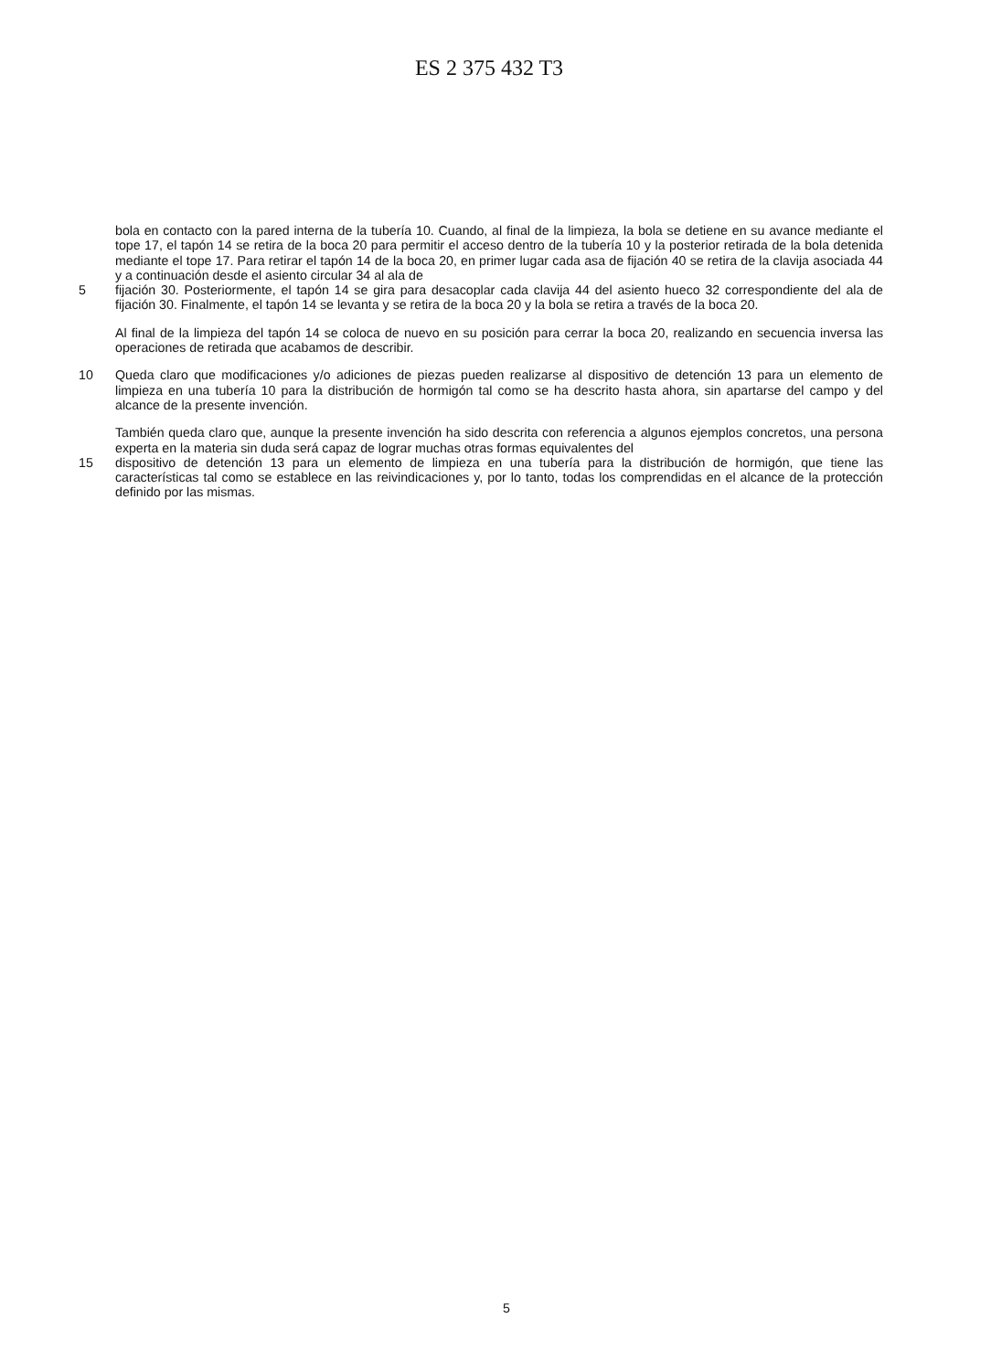ES 2 375 432 T3
bola en contacto con la pared interna de la tubería 10. Cuando, al final de la limpieza, la bola se detiene en su avance mediante el tope 17, el tapón 14 se retira de la boca 20 para permitir el acceso dentro de la tubería 10 y la posterior retirada de la bola detenida mediante el tope 17. Para retirar el tapón 14 de la boca 20, en primer lugar cada asa de fijación 40 se retira de la clavija asociada 44 y a continuación desde el asiento circular 34 al ala de
5 fijación 30. Posteriormente, el tapón 14 se gira para desacoplar cada clavija 44 del asiento hueco 32 correspondiente del ala de fijación 30. Finalmente, el tapón 14 se levanta y se retira de la boca 20 y la bola se retira a través de la boca 20.
Al final de la limpieza del tapón 14 se coloca de nuevo en su posición para cerrar la boca 20, realizando en secuencia inversa las operaciones de retirada que acabamos de describir.
10 Queda claro que modificaciones y/o adiciones de piezas pueden realizarse al dispositivo de detención 13 para un elemento de limpieza en una tubería 10 para la distribución de hormigón tal como se ha descrito hasta ahora, sin apartarse del campo y del alcance de la presente invención.
También queda claro que, aunque la presente invención ha sido descrita con referencia a algunos ejemplos concretos, una persona experta en la materia sin duda será capaz de lograr muchas otras formas equivalentes del
15 dispositivo de detención 13 para un elemento de limpieza en una tubería para la distribución de hormigón, que tiene las características tal como se establece en las reivindicaciones y, por lo tanto, todas los comprendidas en el alcance de la protección definido por las mismas.
5